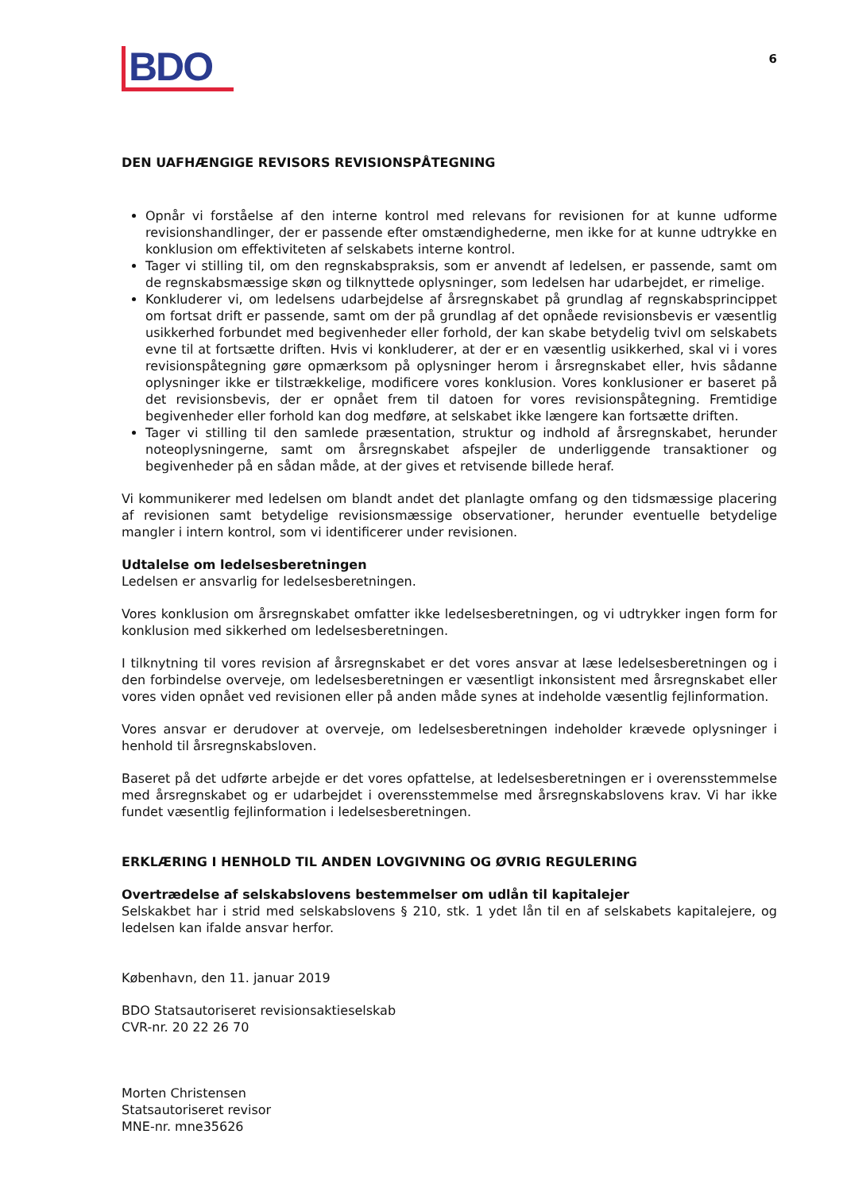BDO
6
DEN UAFHÆNGIGE REVISORS REVISIONSPÅTEGNING
Opnår vi forståelse af den interne kontrol med relevans for revisionen for at kunne udforme revisionshandlinger, der er passende efter omstændighederne, men ikke for at kunne udtrykke en konklusion om effektiviteten af selskabets interne kontrol.
Tager vi stilling til, om den regnskabspraksis, som er anvendt af ledelsen, er passende, samt om de regnskabsmæssige skøn og tilknyttede oplysninger, som ledelsen har udarbejdet, er rimelige.
Konkluderer vi, om ledelsens udarbejdelse af årsregnskabet på grundlag af regnskabsprincippet om fortsat drift er passende, samt om der på grundlag af det opnåede revisionsbevis er væsentlig usikkerhed forbundet med begivenheder eller forhold, der kan skabe betydelig tvivl om selskabets evne til at fortsætte driften. Hvis vi konkluderer, at der er en væsentlig usikkerhed, skal vi i vores revisionspåtegning gøre opmærksom på oplysninger herom i årsregnskabet eller, hvis sådanne oplysninger ikke er tilstrækkelige, modificere vores konklusion. Vores konklusioner er baseret på det revisionsbevis, der er opnået frem til datoen for vores revisionspåtegning. Fremtidige begivenheder eller forhold kan dog medføre, at selskabet ikke længere kan fortsætte driften.
Tager vi stilling til den samlede præsentation, struktur og indhold af årsregnskabet, herunder noteoplysningerne, samt om årsregnskabet afspejler de underliggende transaktioner og begivenheder på en sådan måde, at der gives et retvisende billede heraf.
Vi kommunikerer med ledelsen om blandt andet det planlagte omfang og den tidsmæssige placering af revisionen samt betydelige revisionsmæssige observationer, herunder eventuelle betydelige mangler i intern kontrol, som vi identificerer under revisionen.
Udtalelse om ledelsesberetningen
Ledelsen er ansvarlig for ledelsesberetningen.
Vores konklusion om årsregnskabet omfatter ikke ledelsesberetningen, og vi udtrykker ingen form for konklusion med sikkerhed om ledelsesberetningen.
I tilknytning til vores revision af årsregnskabet er det vores ansvar at læse ledelsesberetningen og i den forbindelse overveje, om ledelsesberetningen er væsentligt inkonsistent med årsregnskabet eller vores viden opnået ved revisionen eller på anden måde synes at indeholde væsentlig fejlinformation.
Vores ansvar er derudover at overveje, om ledelsesberetningen indeholder krævede oplysninger i henhold til årsregnskabsloven.
Baseret på det udførte arbejde er det vores opfattelse, at ledelsesberetningen er i overensstemmelse med årsregnskabet og er udarbejdet i overensstemmelse med årsregnskabslovens krav. Vi har ikke fundet væsentlig fejlinformation i ledelsesberetningen.
ERKLÆRING I HENHOLD TIL ANDEN LOVGIVNING OG ØVRIG REGULERING
Overtrædelse af selskabslovens bestemmelser om udlån til kapitalejer
Selskakbet har i strid med selskabslovens § 210, stk. 1 ydet lån til en af selskabets kapitalejere, og ledelsen kan ifalde ansvar herfor.
København, den 11. januar 2019
BDO Statsautoriseret revisionsaktieselskab
CVR-nr. 20 22 26 70
Morten Christensen
Statsautoriseret revisor
MNE-nr. mne35626